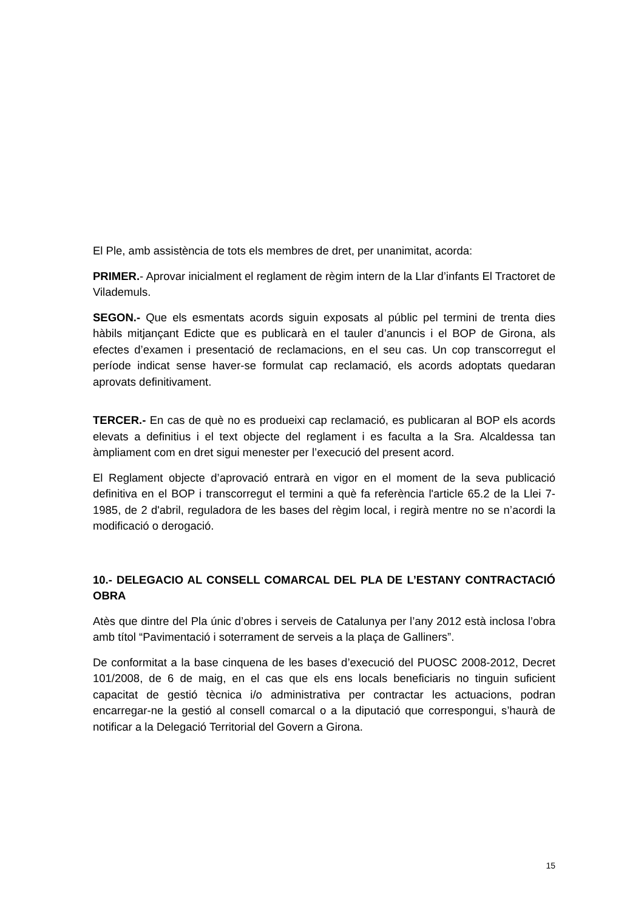El Ple, amb assistència de tots els membres de dret, per unanimitat, acorda:
PRIMER.- Aprovar inicialment el reglament de règim intern de la Llar d’infants El Tractoret de Vilademuls.
SEGON.- Que els esmentats acords siguin exposats al públic pel termini de trenta dies hàbils mitjançant Edicte que es publicarà en el tauler d’anuncis i el BOP de Girona, als efectes d’examen i presentació de reclamacions, en el seu cas. Un cop transcorregut el període indicat sense haver-se formulat cap reclamació, els acords adoptats quedaran aprovats definitivament.
TERCER.- En cas de què no es produeixi cap reclamació, es publicaran al BOP els acords elevats a definitius i el text objecte del reglament i es faculta a la Sra. Alcaldessa tan àmpliament com en dret sigui menester per l’execució del present acord.
El Reglament objecte d’aprovació entrarà en vigor en el moment de la seva publicació definitiva en el BOP i transcorregut el termini a què fa referència l'article 65.2 de la Llei 7-1985, de 2 d'abril, reguladora de les bases del règim local, i regirà mentre no se n’acordi la modificació o derogació.
10.- DELEGACIO AL CONSELL COMARCAL DEL PLA DE L’ESTANY CONTRACTACIÓ OBRA
Atès que dintre del Pla únic d’obres i serveis de Catalunya per l’any 2012 està inclosa l’obra amb títol “Pavimentació i soterrament de serveis a la plaça de Galliners”.
De conformitat a la base cinquena de les bases d’execució del PUOSC 2008-2012, Decret 101/2008, de 6 de maig, en el cas que els ens locals beneficiaris no tinguin suficient capacitat de gestió tècnica i/o administrativa per contractar les actuacions, podran encarregar-ne la gestió al consell comarcal o a la diputació que correspongui, s’haurà de notificar a la Delegació Territorial del Govern a Girona.
15